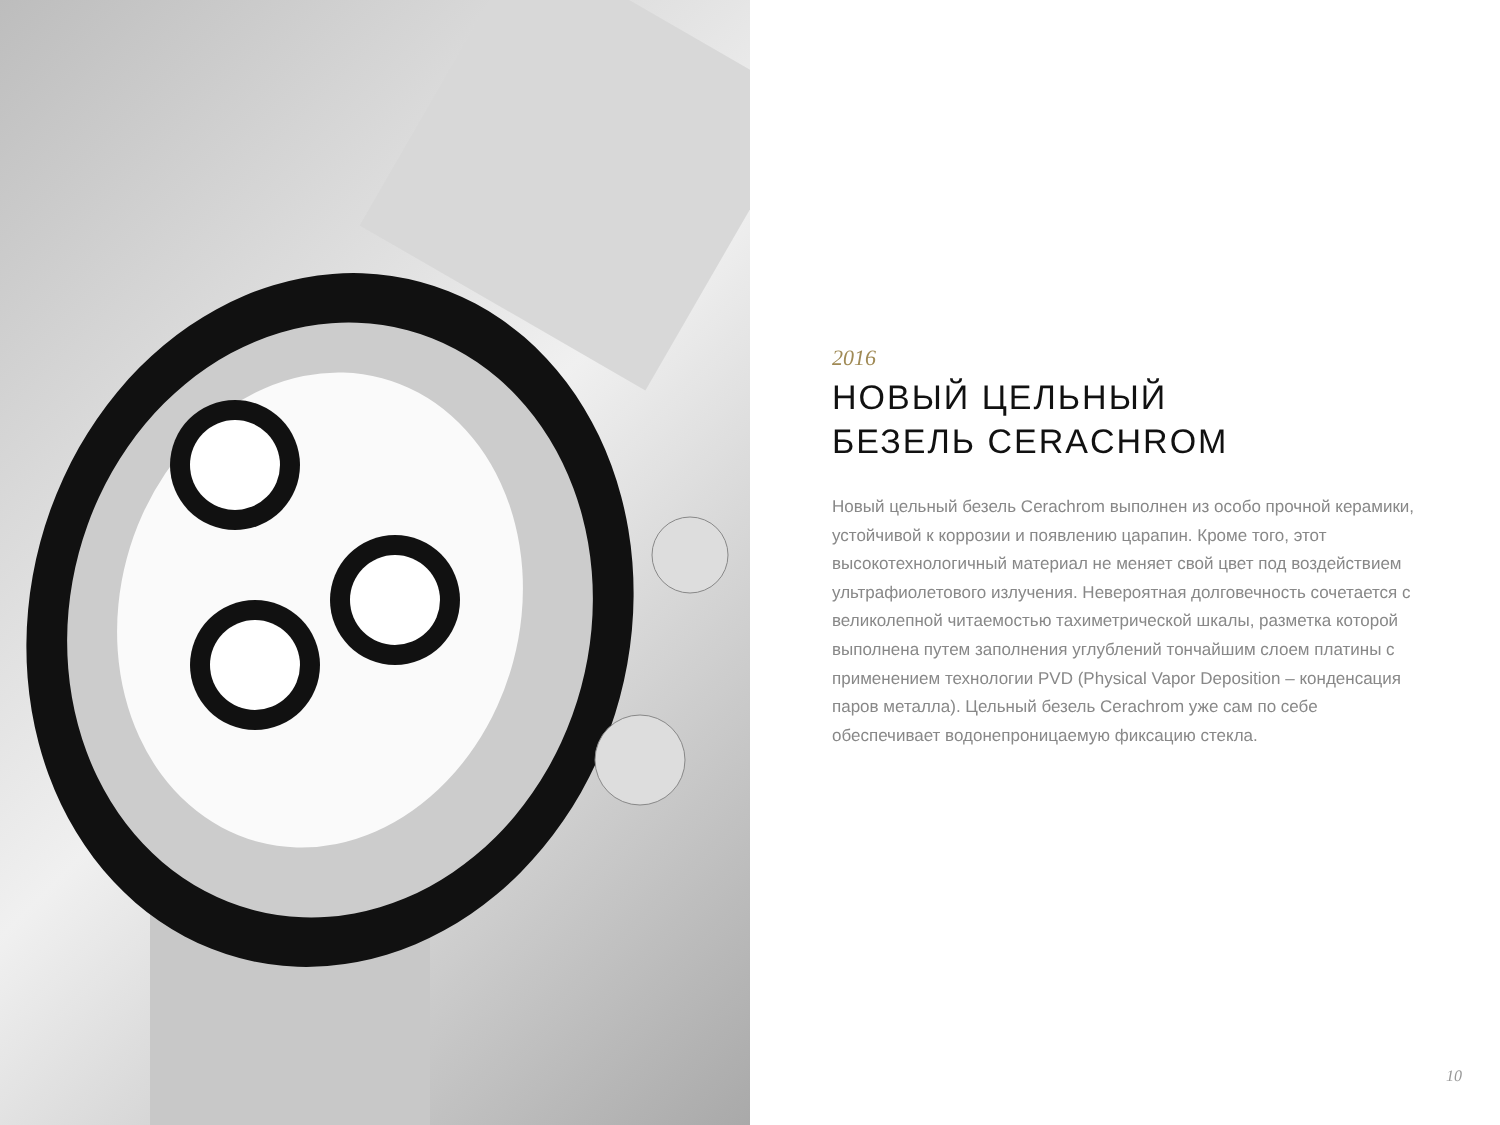2016
НОВЫЙ ЦЕЛЬНЫЙ
БЕЗЕЛЬ CERACHROM
Новый цельный безель Cerachrom выполнен из особо прочной керамики, устойчивой к коррозии и появлению царапин. Кроме того, этот высокотехнологичный материал не меняет свой цвет под воздействием ультрафиолетового излучения. Невероятная долговечность сочетается с великолепной читаемостью тахиметрической шкалы, разметка которой выполнена путем заполнения углублений тончайшим слоем платины с применением технологии PVD (Physical Vapor Deposition – конденсация паров металла). Цельный безель Cerachrom уже сам по себе обеспечивает водонепроницаемую фиксацию стекла.
10